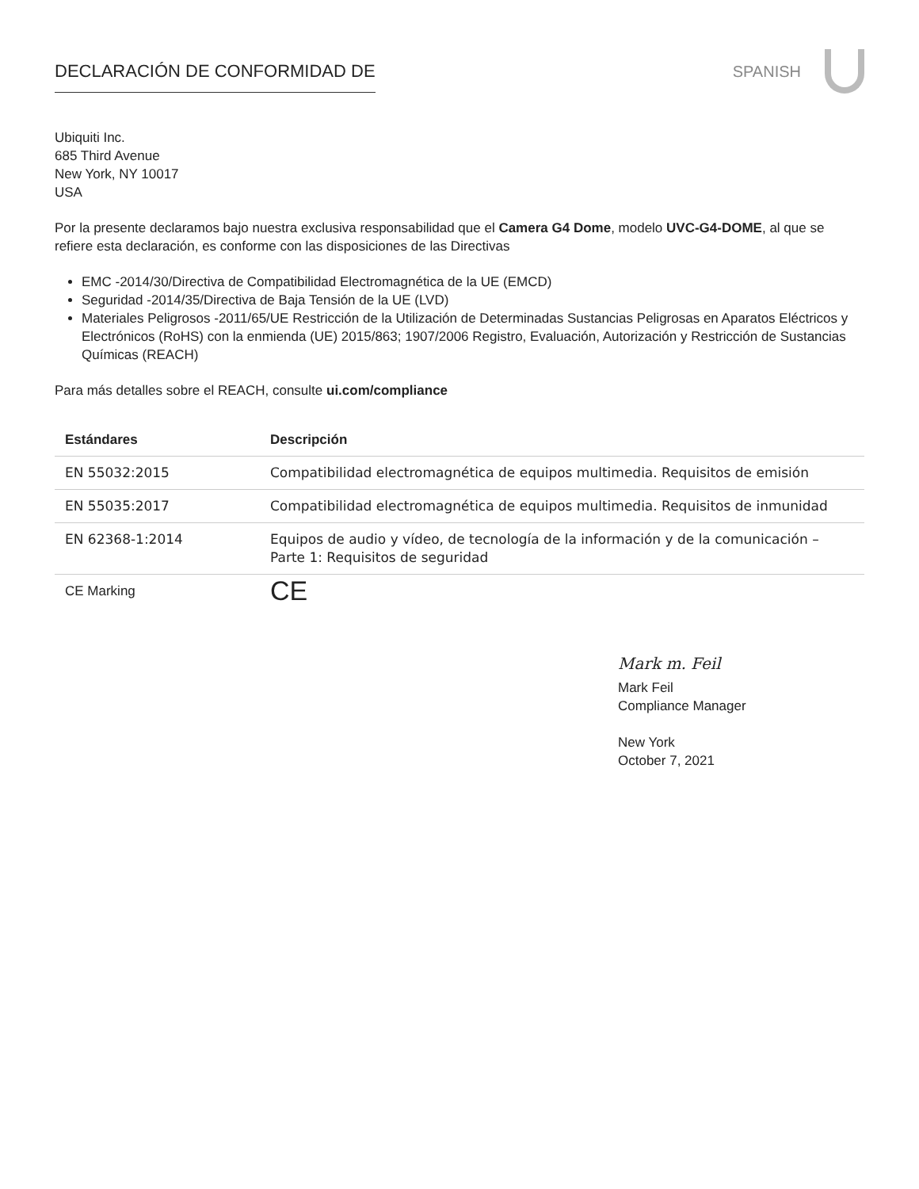DECLARACIÓN DE CONFORMIDAD DE SPANISH
Ubiquiti Inc.
685 Third Avenue
New York, NY 10017
USA
Por la presente declaramos bajo nuestra exclusiva responsabilidad que el Camera G4 Dome, modelo UVC-G4-DOME, al que se refiere esta declaración, es conforme con las disposiciones de las Directivas
EMC -2014/30/Directiva de Compatibilidad Electromagnética de la UE (EMCD)
Seguridad -2014/35/Directiva de Baja Tensión de la UE (LVD)
Materiales Peligrosos -2011/65/UE Restricción de la Utilización de Determinadas Sustancias Peligrosas en Aparatos Eléctricos y Electrónicos (RoHS) con la enmienda (UE) 2015/863; 1907/2006 Registro, Evaluación, Autorización y Restricción de Sustancias Químicas (REACH)
Para más detalles sobre el REACH, consulte ui.com/compliance
| Estándares | Descripción |
| --- | --- |
| EN 55032:2015 | Compatibilidad electromagnética de equipos multimedia. Requisitos de emisión |
| EN 55035:2017 | Compatibilidad electromagnética de equipos multimedia. Requisitos de inmunidad |
| EN 62368-1:2014 | Equipos de audio y vídeo, de tecnología de la información y de la comunicación – Parte 1: Requisitos de seguridad |
| CE Marking | CE |
Mark m. Feil
Mark Feil
Compliance Manager
New York
October 7, 2021